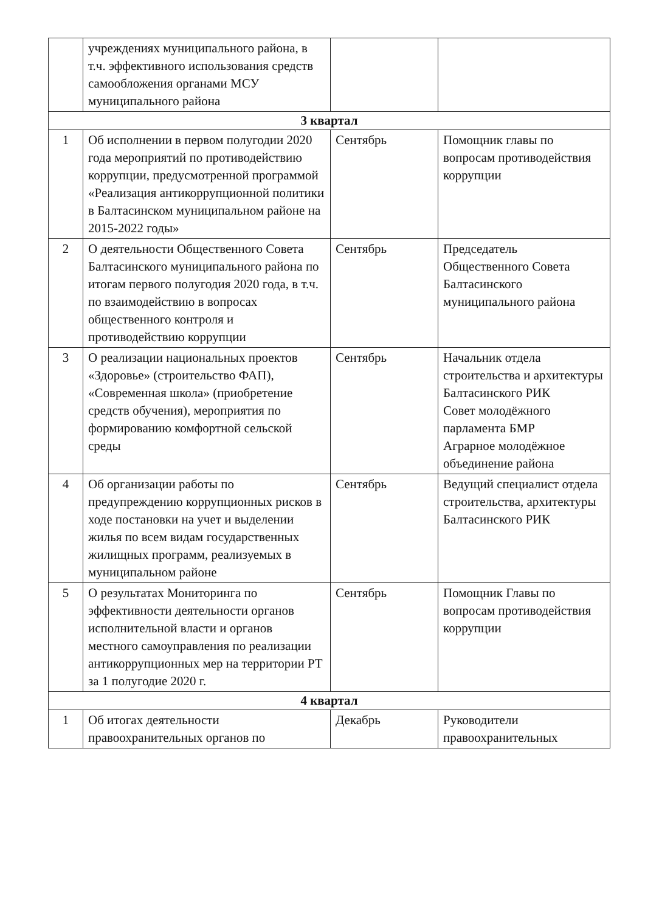| | учреждениях муниципального района, в т.ч. эффективного использования средств самообложения органами МСУ муниципального района | | |
| 3 квартал | | | |
| 1 | Об исполнении в первом полугодии 2020 года мероприятий по противодействию коррупции, предусмотренной программой «Реализация антикоррупционной политики в Балтасинском муниципальном районе на 2015-2022 годы» | Сентябрь | Помощник главы по вопросам противодействия коррупции |
| 2 | О деятельности Общественного Совета Балтасинского муниципального района по итогам первого полугодия 2020 года, в т.ч. по взаимодействию в вопросах общественного контроля и противодействию коррупции | Сентябрь | Председатель Общественного Совета Балтасинского муниципального района |
| 3 | О реализации национальных проектов «Здоровье» (строительство ФАП), «Современная школа» (приобретение средств обучения), мероприятия по формированию комфортной сельской среды | Сентябрь | Начальник отдела строительства и архитектуры Балтасинского РИК Совет молодёжного парламента БМР Аграрное молодёжное объединение района |
| 4 | Об организации работы по предупреждению коррупционных рисков в ходе постановки на учет и выделении жилья по всем видам государственных жилищных программ, реализуемых в муниципальном районе | Сентябрь | Ведущий специалист отдела строительства, архитектуры Балтасинского РИК |
| 5 | О результатах Мониторинга по эффективности деятельности органов исполнительной власти и органов местного самоуправления по реализации антикоррупционных мер на территории РТ за 1 полугодие 2020 г. | Сентябрь | Помощник Главы по вопросам противодействия коррупции |
| 4 квартал | | | |
| 1 | Об итогах деятельности правоохранительных органов по | Декабрь | Руководители правоохранительных |